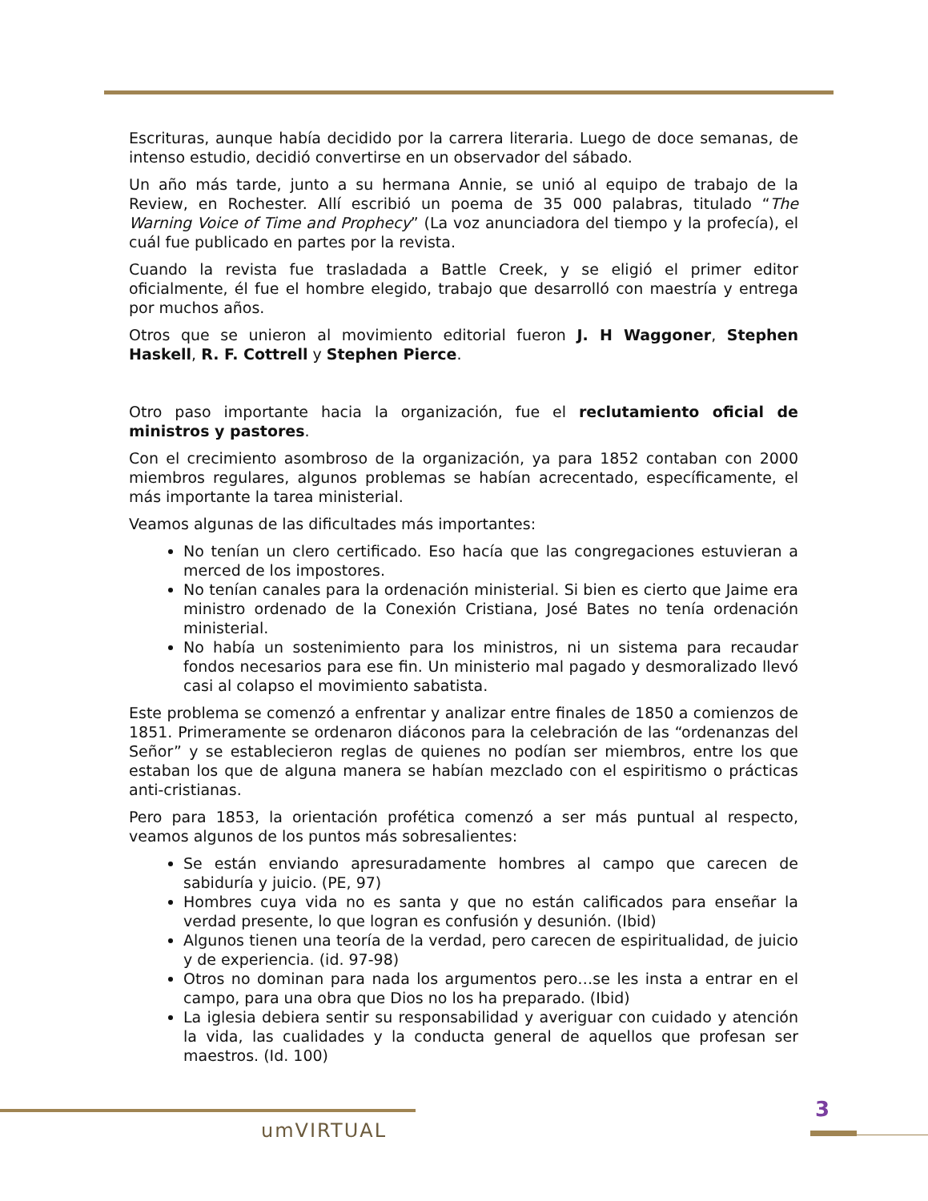Escrituras, aunque había decidido por la carrera literaria. Luego de doce semanas, de intenso estudio, decidió convertirse en un observador del sábado.
Un año más tarde, junto a su hermana Annie, se unió al equipo de trabajo de la Review, en Rochester. Allí escribió un poema de 35 000 palabras, titulado “The Warning Voice of Time and Prophecy” (La voz anunciadora del tiempo y la profecía), el cuál fue publicado en partes por la revista.
Cuando la revista fue trasladada a Battle Creek, y se eligió el primer editor oficialmente, él fue el hombre elegido, trabajo que desarrolló con maestría y entrega por muchos años.
Otros que se unieron al movimiento editorial fueron J. H Waggoner, Stephen Haskell, R. F. Cottrell y Stephen Pierce.
Otro paso importante hacia la organización, fue el reclutamiento oficial de ministros y pastores.
Con el crecimiento asombroso de la organización, ya para 1852 contaban con 2000 miembros regulares, algunos problemas se habían acrecentado, específicamente, el más importante la tarea ministerial.
Veamos algunas de las dificultades más importantes:
No tenían un clero certificado. Eso hacía que las congregaciones estuvieran a merced de los impostores.
No tenían canales para la ordenación ministerial. Si bien es cierto que Jaime era ministro ordenado de la Conexión Cristiana, José Bates no tenía ordenación ministerial.
No había un sostenimiento para los ministros, ni un sistema para recaudar fondos necesarios para ese fin. Un ministerio mal pagado y desmoralizado llevó casi al colapso el movimiento sabatista.
Este problema se comenzó a enfrentar y analizar entre finales de 1850 a comienzos de 1851. Primeramente se ordenaron diáconos para la celebración de las “ordenanzas del Señor” y se establecieron reglas de quienes no podían ser miembros, entre los que estaban los que de alguna manera se habían mezclado con el espiritismo o prácticas anti-cristianas.
Pero para 1853, la orientación profética comenzó a ser más puntual al respecto, veamos algunos de los puntos más sobresalientes:
Se están enviando apresuradamente hombres al campo que carecen de sabiduría y juicio. (PE, 97)
Hombres cuya vida no es santa y que no están calificados para enseñar la verdad presente, lo que logran es confusión y desunión. (Ibid)
Algunos tienen una teoría de la verdad, pero carecen de espiritualidad, de juicio y de experiencia. (id. 97-98)
Otros no dominan para nada los argumentos pero…se les insta a entrar en el campo, para una obra que Dios no los ha preparado. (Ibid)
La iglesia debiera sentir su responsabilidad y averiguar con cuidado y atención la vida, las cualidades y la conducta general de aquellos que profesan ser maestros. (Id. 100)
umVIRTUAL
3